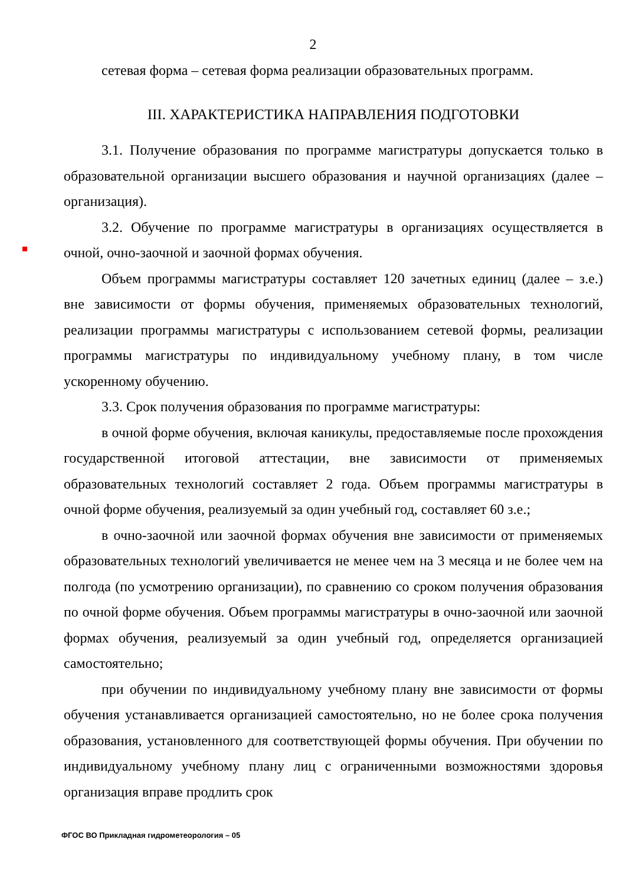2
сетевая форма – сетевая форма реализации образовательных программ.
III. ХАРАКТЕРИСТИКА НАПРАВЛЕНИЯ ПОДГОТОВКИ
3.1. Получение образования по программе магистратуры допускается только в образовательной организации высшего образования и научной организациях (далее – организация).
3.2. Обучение по программе магистратуры в организациях осуществляется в очной, очно-заочной и заочной формах обучения.
Объем программы магистратуры составляет 120 зачетных единиц (далее – з.е.) вне зависимости от формы обучения, применяемых образовательных технологий, реализации программы магистратуры с использованием сетевой формы, реализации программы магистратуры по индивидуальному учебному плану, в том числе ускоренному обучению.
3.3. Срок получения образования по программе магистратуры:
в очной форме обучения, включая каникулы, предоставляемые после прохождения государственной итоговой аттестации, вне зависимости от применяемых образовательных технологий составляет 2 года. Объем программы магистратуры в очной форме обучения, реализуемый за один учебный год, составляет 60 з.е.;
в очно-заочной или заочной формах обучения вне зависимости от применяемых образовательных технологий увеличивается не менее чем на 3 месяца и не более чем на полгода (по усмотрению организации), по сравнению со сроком получения образования по очной форме обучения. Объем программы магистратуры в очно-заочной или заочной формах обучения, реализуемый за один учебный год, определяется организацией самостоятельно;
при обучении по индивидуальному учебному плану вне зависимости от формы обучения устанавливается организацией самостоятельно, но не более срока получения образования, установленного для соответствующей формы обучения. При обучении по индивидуальному учебному плану лиц с ограниченными возможностями здоровья организация вправе продлить срок
ФГОС ВО Прикладная гидрометеорология – 05